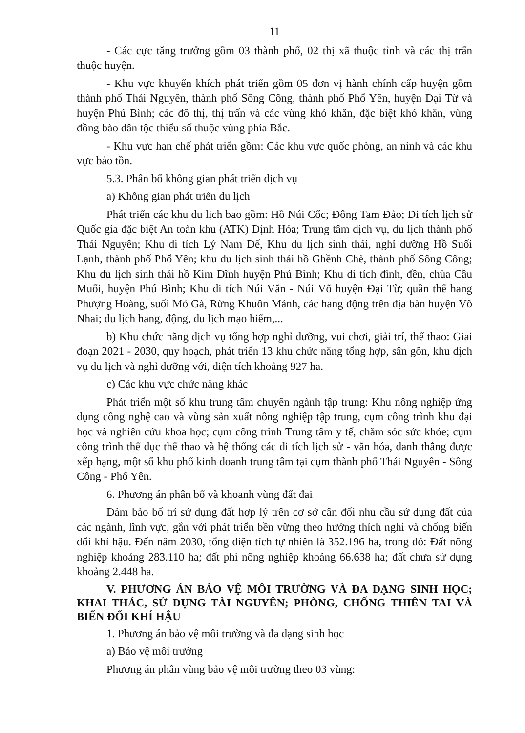11
- Các cực tăng trưởng gồm 03 thành phố, 02 thị xã thuộc tỉnh và các thị trấn thuộc huyện.
- Khu vực khuyến khích phát triển gồm 05 đơn vị hành chính cấp huyện gồm thành phố Thái Nguyên, thành phố Sông Công, thành phố Phổ Yên, huyện Đại Từ và huyện Phú Bình; các đô thị, thị trấn và các vùng khó khăn, đặc biệt khó khăn, vùng đồng bào dân tộc thiểu số thuộc vùng phía Bắc.
- Khu vực hạn chế phát triển gồm: Các khu vực quốc phòng, an ninh và các khu vực bảo tồn.
5.3. Phân bố không gian phát triển dịch vụ
a) Không gian phát triển du lịch
Phát triển các khu du lịch bao gồm: Hồ Núi Cốc; Đông Tam Đảo; Di tích lịch sử Quốc gia đặc biệt An toàn khu (ATK) Định Hóa; Trung tâm dịch vụ, du lịch thành phố Thái Nguyên; Khu di tích Lý Nam Đế, Khu du lịch sinh thái, nghỉ dưỡng Hồ Suối Lạnh, thành phố Phổ Yên; khu du lịch sinh thái hồ Ghềnh Chè, thành phố Sông Công; Khu du lịch sinh thái hồ Kim Đĩnh huyện Phú Bình; Khu di tích đình, đền, chùa Cầu Muối, huyện Phú Bình; Khu di tích Núi Văn - Núi Võ huyện Đại Từ; quần thể hang Phượng Hoàng, suối Mỏ Gà, Rừng Khuôn Mánh, các hang động trên địa bàn huyện Võ Nhai; du lịch hang, động, du lịch mạo hiểm,...
b) Khu chức năng dịch vụ tổng hợp nghỉ dưỡng, vui chơi, giải trí, thể thao: Giai đoạn 2021 - 2030, quy hoạch, phát triển 13 khu chức năng tổng hợp, sân gôn, khu dịch vụ du lịch và nghỉ dưỡng với, diện tích khoảng 927 ha.
c) Các khu vực chức năng khác
Phát triển một số khu trung tâm chuyên ngành tập trung: Khu nông nghiệp ứng dụng công nghệ cao và vùng sản xuất nông nghiệp tập trung, cụm công trình khu đại học và nghiên cứu khoa học; cụm công trình Trung tâm y tế, chăm sóc sức khỏe; cụm công trình thể dục thể thao và hệ thống các di tích lịch sử - văn hóa, danh thắng được xếp hạng, một số khu phố kinh doanh trung tâm tại cụm thành phố Thái Nguyên - Sông Công - Phổ Yên.
6. Phương án phân bổ và khoanh vùng đất đai
Đảm bảo bố trí sử dụng đất hợp lý trên cơ sở cân đối nhu cầu sử dụng đất của các ngành, lĩnh vực, gắn với phát triển bền vững theo hướng thích nghi và chống biến đổi khí hậu. Đến năm 2030, tổng diện tích tự nhiên là 352.196 ha, trong đó: Đất nông nghiệp khoảng 283.110 ha; đất phi nông nghiệp khoảng 66.638 ha; đất chưa sử dụng khoảng 2.448 ha.
V. PHƯƠNG ÁN BẢO VỆ MÔI TRƯỜNG VÀ ĐA DẠNG SINH HỌC; KHAI THÁC, SỬ DỤNG TÀI NGUYÊN; PHÒNG, CHỐNG THIÊN TAI VÀ BIẾN ĐỔI KHÍ HẬU
1. Phương án bảo vệ môi trường và đa dạng sinh học
a) Bảo vệ môi trường
Phương án phân vùng bảo vệ môi trường theo 03 vùng: